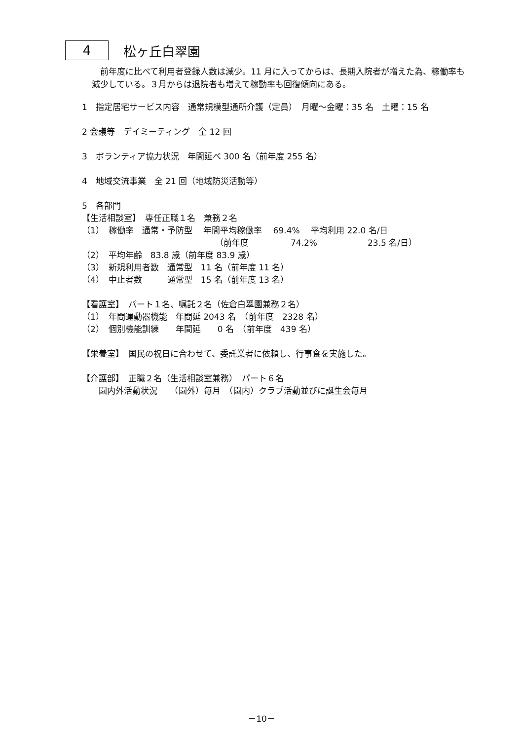4
松ヶ丘白翠園
　前年度に比べて利用者登録人数は減少。11 月に入ってからは、長期入院者が増えた為、稼働率も減少している。３月からは退院者も増えて稼動率も回復傾向にある。
1　指定居宅サービス内容　通常規模型通所介護（定員）　月曜～金曜：35 名　土曜：15 名
2 会議等　デイミーティング　全 12 回
3　ボランティア協力状況　年間延べ 300 名（前年度 255 名）
4　地域交流事業　全 21 回（地域防災活動等）
5　各部門
【生活相談室】　専任正職１名　兼務２名
（1）　稼働率　通常・予防型　 年間平均稼働率　 69.4%　 平均利用 22.0 名/日
（前年度　　　　　74.2%　　　　　　23.5 名/日）
（2）　平均年齢　83.8 歳（前年度 83.9 歳）
（3）　新規利用者数　通常型　11 名（前年度 11 名）
（4）　中止者数　　　通常型　15 名（前年度 13 名）
【看護室】　パート１名、嘱託２名（佐倉白翠園兼務２名）
（1）　年間運動器機能　年間延 2043 名　（前年度　2328 名）
（2）　個別機能訓練　　年間延　　0 名　（前年度　439 名）
【栄養室】　国民の祝日に合わせて、委託業者に依頼し、行事食を実施した。
【介護部】　正職２名（生活相談室兼務）　パート６名
園内外活動状況　　（園外）毎月　（園内）クラブ活動並びに誕生会毎月
－10－